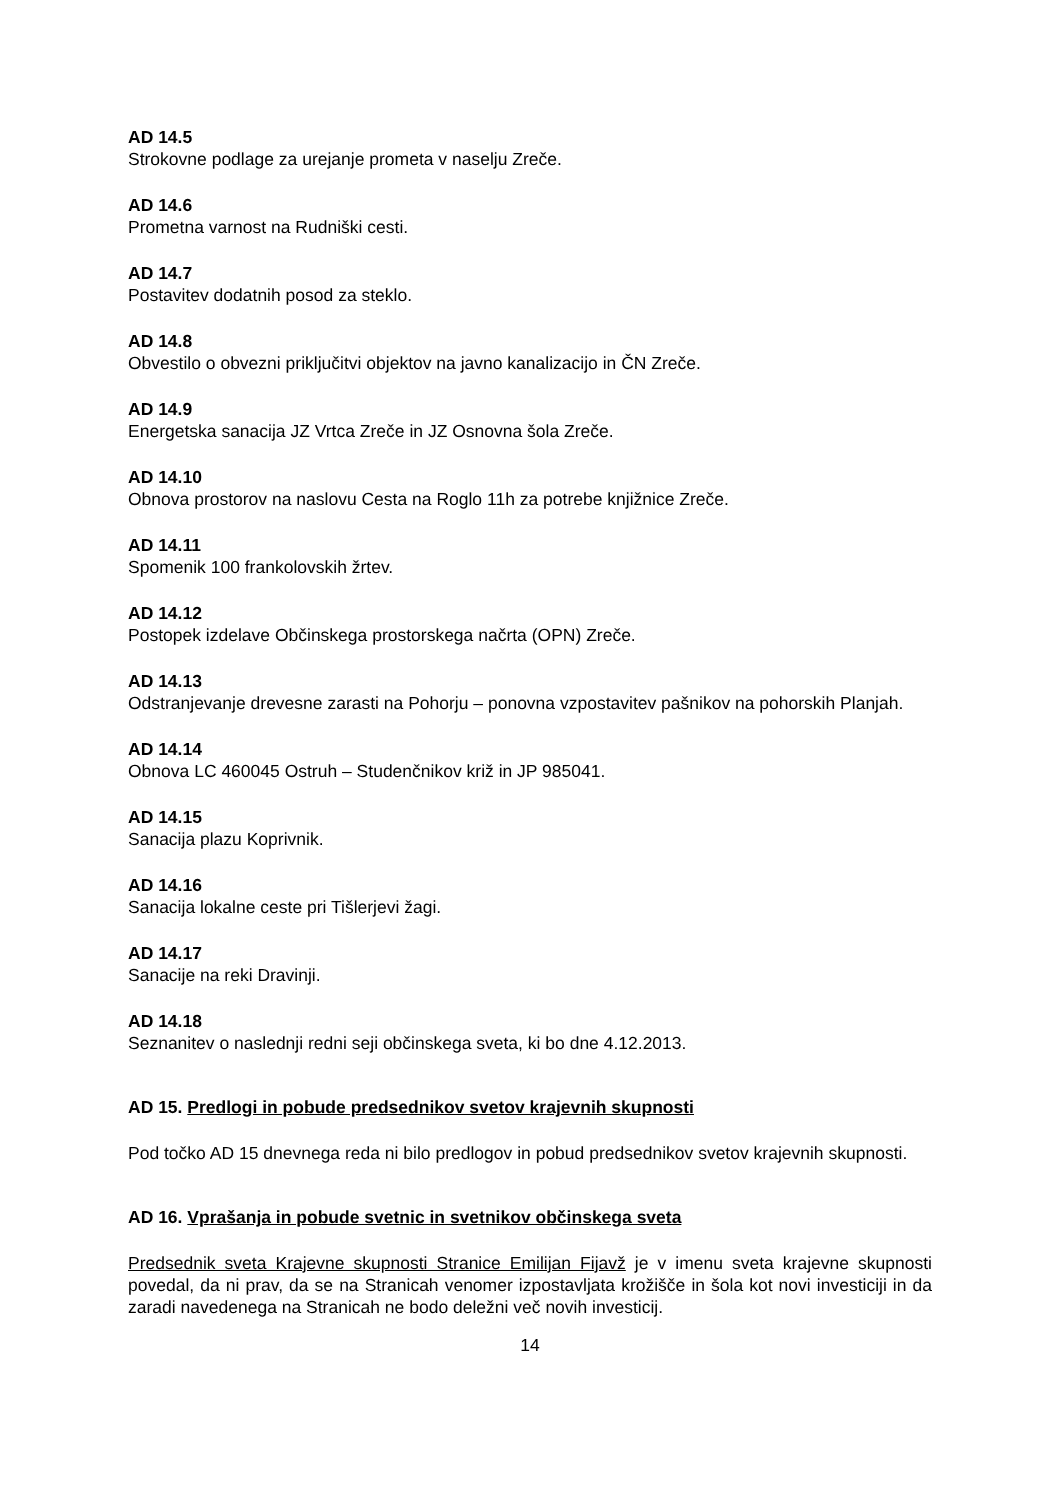AD 14.5
Strokovne podlage za urejanje prometa v naselju Zreče.
AD 14.6
Prometna varnost na Rudniški cesti.
AD 14.7
Postavitev dodatnih posod za steklo.
AD 14.8
Obvestilo o obvezni priključitvi objektov na javno kanalizacijo in ČN Zreče.
AD 14.9
Energetska sanacija JZ Vrtca Zreče in JZ Osnovna šola Zreče.
AD 14.10
Obnova prostorov na naslovu Cesta na Roglo 11h za potrebe knjižnice Zreče.
AD 14.11
Spomenik 100 frankolovskih žrtev.
AD 14.12
Postopek izdelave Občinskega prostorskega načrta (OPN) Zreče.
AD 14.13
Odstranjevanje drevesne zarasti na Pohorju – ponovna vzpostavitev pašnikov na pohorskih Planjah.
AD 14.14
Obnova LC 460045 Ostruh – Studenčnikov križ in JP 985041.
AD 14.15
Sanacija plazu Koprivnik.
AD 14.16
Sanacija lokalne ceste pri Tišlerjevi žagi.
AD 14.17
Sanacije na reki Dravinji.
AD 14.18
Seznanitev o naslednji redni seji občinskega sveta, ki bo dne 4.12.2013.
AD 15. Predlogi in pobude predsednikov svetov krajevnih skupnosti
Pod točko AD 15 dnevnega reda ni bilo predlogov in pobud predsednikov svetov krajevnih skupnosti.
AD 16. Vprašanja in pobude svetnic in svetnikov občinskega sveta
Predsednik sveta Krajevne skupnosti Stranice Emilijan Fijavž je v imenu sveta krajevne skupnosti povedal, da ni prav, da se na Stranicah venomer izpostavljata krožišče in šola kot novi investiciji in da zaradi navedenega na Stranicah ne bodo deležni več novih investicij.
14